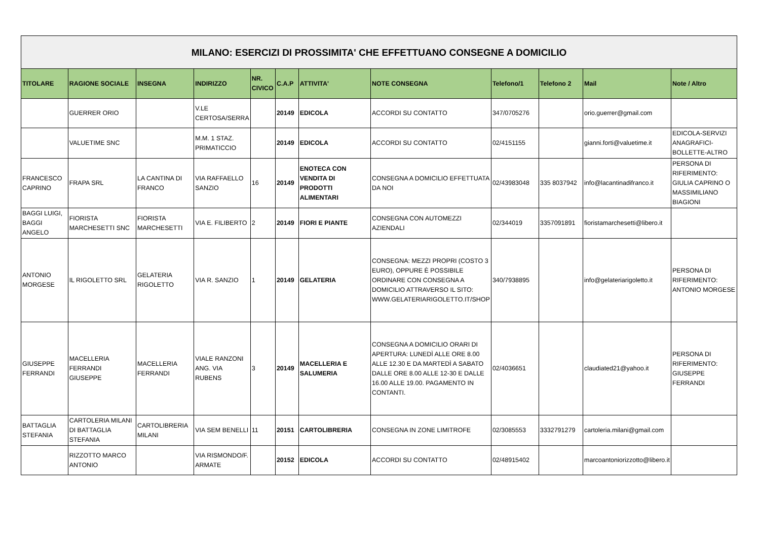| MILANO: ESERCIZI DI PROSSIMITA' CHE EFFETTUANO CONSEGNE A DOMICILIO | | | | | | | | | | | |
| TITOLARE | RAGIONE SOCIALE | INSEGNA | INDIRIZZO | NR. CIVICO | C.A.P | ATTIVITA' | NOTE CONSEGNA | Telefono/1 | Telefono 2 | Mail | Note / Altro |
| | GUERRER ORIO | | V.LE CERTOSA/SERRA | | 20149 | EDICOLA | ACCORDI SU CONTATTO | 347/0705276 | | orio.guerrer@gmail.com | |
| | VALUETIME SNC | | M.M. 1 STAZ. PRIMATICCIO | | 20149 | EDICOLA | ACCORDI SU CONTATTO | 02/4151155 | | gianni.forti@valuetime.it | EDICOLA-SERVIZI ANAGRAFICI-BOLLETTE-ALTRO |
| FRANCESCO CAPRINO | FRAPA SRL | LA CANTINA DI FRANCO | VIA RAFFAELLO SANZIO | 16 | 20149 | ENOTECA CON VENDITA DI PRODOTTI ALIMENTARI | CONSEGNA A DOMICILIO EFFETTUATA DA NOI | 02/43983048 | 335 8037942 | info@lacantinadifranco.it | PERSONA DI RIFERIMENTO: GIULIA CAPRINO O MASSIMILIANO BIAGIONI |
| BAGGI LUIGI, BAGGI ANGELO | FIORISTA MARCHESETTI SNC | FIORISTA MARCHESETTI | VIA E. FILIBERTO | 2 | 20149 | FIORI E PIANTE | CONSEGNA CON AUTOMEZZI AZIENDALI | 02/344019 | 3357091891 | fioristamarchesetti@libero.it | |
| ANTONIO MORGESE | IL RIGOLETTO SRL | GELATERIA RIGOLETTO | VIA R. SANZIO | 1 | 20149 | GELATERIA | CONSEGNA: MEZZI PROPRI (COSTO 3 EURO), OPPURE È POSSIBILE ORDINARE CON CONSEGNA A DOMICILIO ATTRAVERSO IL SITO: WWW.GELATERIARIGOLETTO.IT/SHOP | 340/7938895 | | info@gelateriarigoletto.it | PERSONA DI RIFERIMENTO: ANTONIO MORGESE |
| GIUSEPPE FERRANDI | MACELLERIA FERRANDI GIUSEPPE | MACELLERIA FERRANDI | VIALE RANZONI ANG. VIA RUBENS | 3 | 20149 | MACELLERIA E SALUMERIA | CONSEGNA A DOMICILIO ORARI DI APERTURA: LUNEDÌ ALLE ORE 8.00 ALLE 12.30 E DA MARTEDÌ A SABATO DALLE ORE 8.00 ALLE 12-30 E DALLE 16.00 ALLE 19.00. PAGAMENTO IN CONTANTI. | 02/4036651 | | claudiated21@yahoo.it | PERSONA DI RIFERIMENTO: GIUSEPPE FERRANDI |
| BATTAGLIA STEFANIA | CARTOLERIA MILANI DI BATTAGLIA STEFANIA | CARTOLIBRERIA MILANI | VIA SEM BENELLI | 11 | 20151 | CARTOLIBRERIA | CONSEGNA IN ZONE LIMITROFE | 02/3085553 | 3332791279 | cartoleria.milani@gmail.com | |
| | RIZZOTTO MARCO ANTONIO | | VIA RISMONDO/F. ARMATE | | 20152 | EDICOLA | ACCORDI SU CONTATTO | 02/48915402 | | marcoantoniorizzotto@libero.it | |